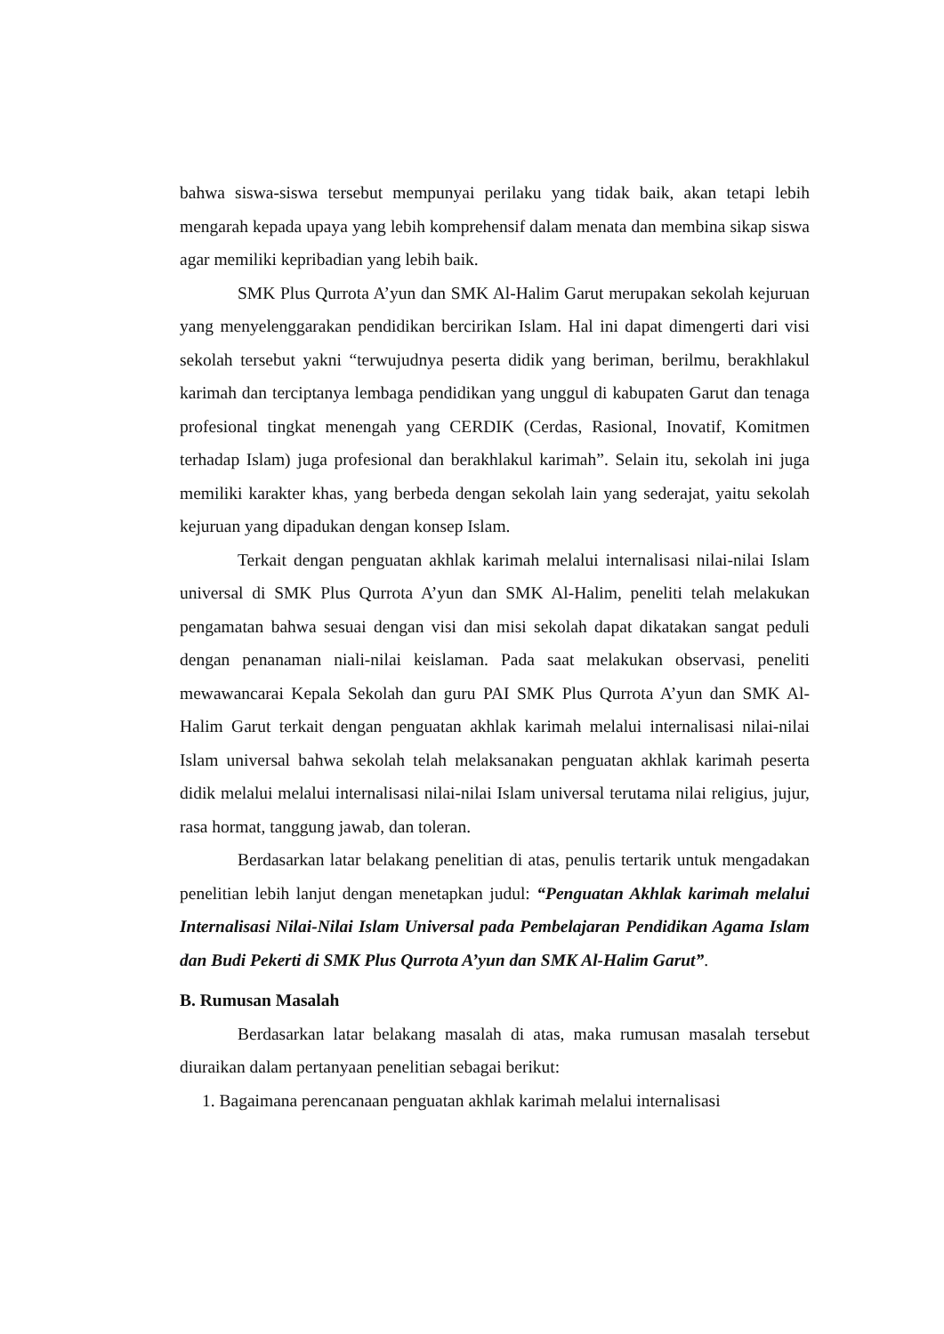bahwa siswa-siswa tersebut mempunyai perilaku yang tidak baik, akan tetapi lebih mengarah kepada upaya yang lebih komprehensif dalam menata dan membina sikap siswa agar memiliki kepribadian yang lebih baik.
SMK Plus Qurrota A’yun dan SMK Al-Halim Garut merupakan sekolah kejuruan yang menyelenggarakan pendidikan bercirikan Islam. Hal ini dapat dimengerti dari visi sekolah tersebut yakni “terwujudnya peserta didik yang beriman, berilmu, berakhlakul karimah dan terciptanya lembaga pendidikan yang unggul di kabupaten Garut dan tenaga profesional tingkat menengah yang CERDIK (Cerdas, Rasional, Inovatif, Komitmen terhadap Islam) juga profesional dan berakhlakul karimah”. Selain itu, sekolah ini juga memiliki karakter khas, yang berbeda dengan sekolah lain yang sederajat, yaitu sekolah kejuruan yang dipadukan dengan konsep Islam.
Terkait dengan penguatan akhlak karimah melalui internalisasi nilai-nilai Islam universal di SMK Plus Qurrota A’yun dan SMK Al-Halim, peneliti telah melakukan pengamatan bahwa sesuai dengan visi dan misi sekolah dapat dikatakan sangat peduli dengan penanaman niali-nilai keislaman. Pada saat melakukan observasi, peneliti mewawancarai Kepala Sekolah dan guru PAI SMK Plus Qurrota A’yun dan SMK Al-Halim Garut terkait dengan penguatan akhlak karimah melalui internalisasi nilai-nilai Islam universal bahwa sekolah telah melaksanakan penguatan akhlak karimah peserta didik melalui melalui internalisasi nilai-nilai Islam universal terutama nilai religius, jujur, rasa hormat, tanggung jawab, dan toleran.
Berdasarkan latar belakang penelitian di atas, penulis tertarik untuk mengadakan penelitian lebih lanjut dengan menetapkan judul: “Penguatan Akhlak karimah melalui Internalisasi Nilai-Nilai Islam Universal pada Pembelajaran Pendidikan Agama Islam dan Budi Pekerti di SMK Plus Qurrota A’yun dan SMK Al-Halim Garut”.
B. Rumusan Masalah
Berdasarkan latar belakang masalah di atas, maka rumusan masalah tersebut diuraikan dalam pertanyaan penelitian sebagai berikut:
1. Bagaimana perencanaan penguatan akhlak karimah melalui internalisasi